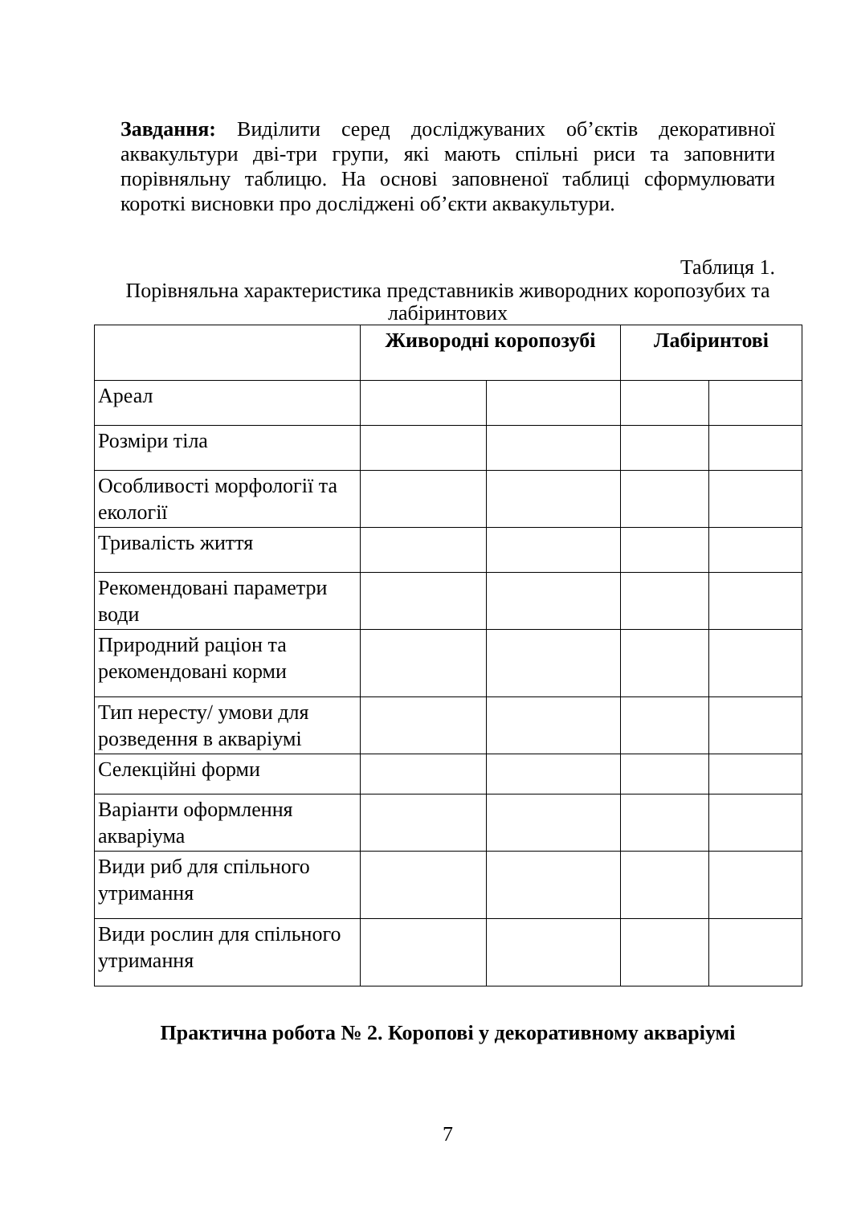Завдання: Виділити серед досліджуваних об’єктів декоративної аквакультури дві-три групи, які мають спільні риси та заповнити порівняльну таблицю. На основі заповненої таблиці сформулювати короткі висновки про досліджені об’єкти аквакультури.
Таблиця 1.
Порівняльна характеристика представників живородних коропозубих та лабіринтових
| | Живородні коропозубі | | Лабіринтові | |
| --- | --- | --- | --- | --- |
| Ареал | | | | |
| Розміри тіла | | | | |
| Особливості морфології та екології | | | | |
| Тривалість життя | | | | |
| Рекомендовані параметри води | | | | |
| Природний раціон та рекомендовані корми | | | | |
| Тип нересту/ умови для розведення в акваріумі | | | | |
| Селекційні форми | | | | |
| Варіанти оформлення акваріума | | | | |
| Види риб для спільного утримання | | | | |
| Види рослин для спільного утримання | | | | |
Практична робота № 2. Коропові у декоративному акваріумі
7